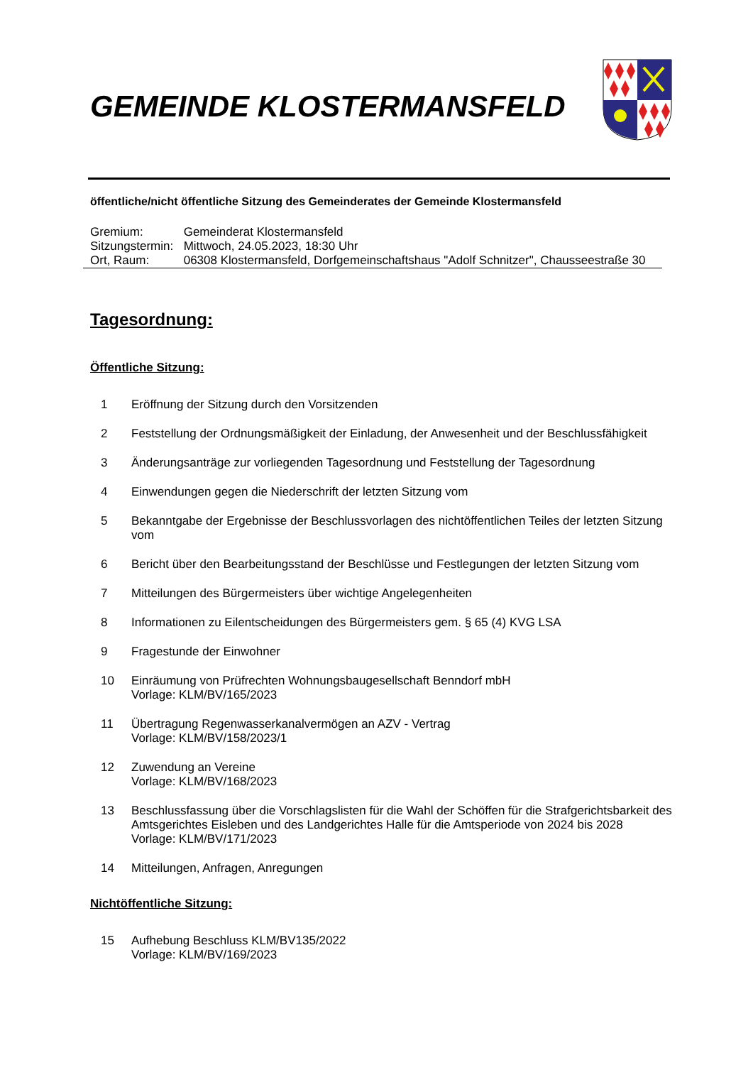GEMEINDE KLOSTERMANSFELD
öffentliche/nicht öffentliche Sitzung des Gemeinderates der Gemeinde Klostermansfeld
| Gremium: | Gemeinderat Klostermansfeld |
| Sitzungstermin: | Mittwoch, 24.05.2023, 18:30 Uhr |
| Ort, Raum: | 06308 Klostermansfeld, Dorfgemeinschaftshaus "Adolf Schnitzer", Chausseestraße 30 |
Tagesordnung:
Öffentliche Sitzung:
1 Eröffnung der Sitzung durch den Vorsitzenden
2 Feststellung der Ordnungsmäßigkeit der Einladung, der Anwesenheit und der Beschlussfähigkeit
3 Änderungsanträge zur vorliegenden Tagesordnung und Feststellung der Tagesordnung
4 Einwendungen gegen die Niederschrift der letzten Sitzung vom
5 Bekanntgabe der Ergebnisse der Beschlussvorlagen des nichtöffentlichen Teiles der letzten Sitzung vom
6 Bericht über den Bearbeitungsstand der Beschlüsse und Festlegungen der letzten Sitzung vom
7 Mitteilungen des Bürgermeisters über wichtige Angelegenheiten
8 Informationen zu Eilentscheidungen des Bürgermeisters gem. § 65 (4) KVG LSA
9 Fragestunde der Einwohner
10 Einräumung von Prüfrechten Wohnungsbaugesellschaft Benndorf mbH
Vorlage: KLM/BV/165/2023
11 Übertragung Regenwasserkanalvermögen an AZV - Vertrag
Vorlage: KLM/BV/158/2023/1
12 Zuwendung an Vereine
Vorlage: KLM/BV/168/2023
13 Beschlussfassung über die Vorschlagslisten für die Wahl der Schöffen für die Strafgerichtsbarkeit des Amtsgerichtes Eisleben und des Landgerichtes Halle für die Amtsperiode von 2024 bis 2028
Vorlage: KLM/BV/171/2023
14 Mitteilungen, Anfragen, Anregungen
Nichtöffentliche Sitzung:
15 Aufhebung Beschluss KLM/BV135/2022
Vorlage: KLM/BV/169/2023